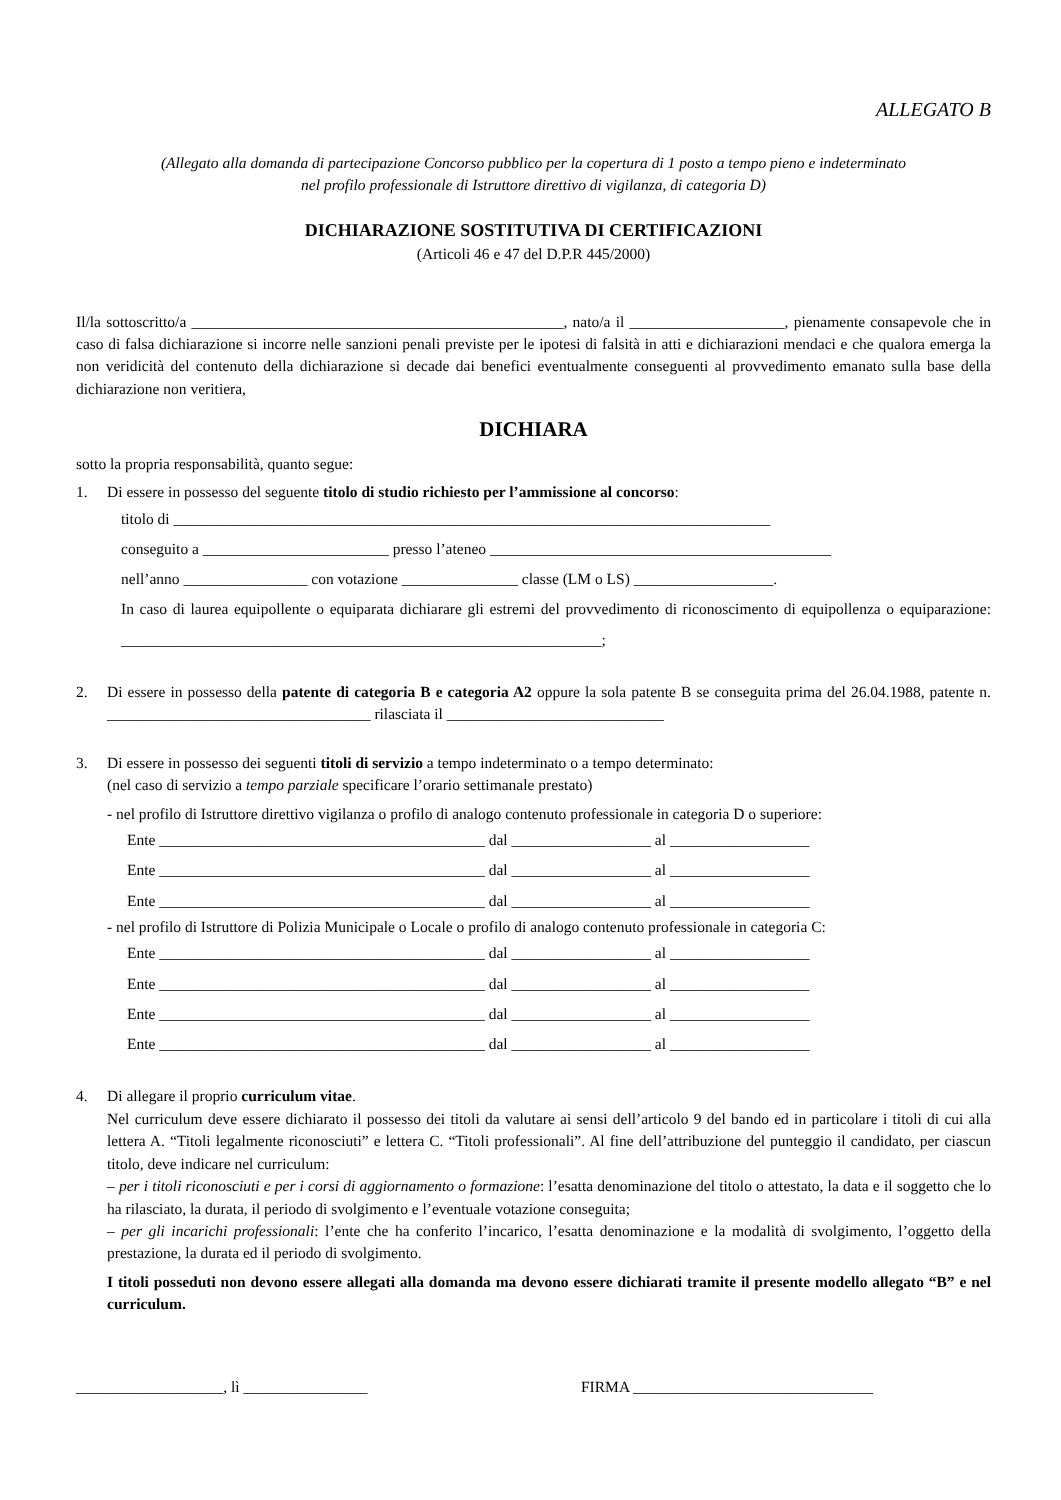ALLEGATO B
(Allegato alla domanda di partecipazione Concorso pubblico per la copertura di 1 posto a tempo pieno e indeterminato
nel profilo professionale di Istruttore direttivo di vigilanza, di categoria D)
DICHIARAZIONE SOSTITUTIVA DI CERTIFICAZIONI
(Articoli 46 e 47 del D.P.R 445/2000)
Il/la sottoscritto/a ________________________________________________, nato/a il ____________________, pienamente consapevole che in caso di falsa dichiarazione si incorre nelle sanzioni penali previste per le ipotesi di falsità in atti e dichiarazioni mendaci e che qualora emerga la non veridicità del contenuto della dichiarazione si decade dai benefici eventualmente conseguenti al provvedimento emanato sulla base della dichiarazione non veritiera,
DICHIARA
sotto la propria responsabilità, quanto segue:
1. Di essere in possesso del seguente titolo di studio richiesto per l’ammissione al concorso:
titolo di _____________________________________________________________________________
conseguito a ________________________ presso l’ateneo ____________________________________________
nell’anno ________________ con votazione _______________ classe (LM o LS) __________________.
In caso di laurea equipollente o equiparata dichiarare gli estremi del provvedimento di riconoscimento di equipollenza o equiparazione: ______________________________________________________________;
2. Di essere in possesso della patente di categoria B e categoria A2 oppure la sola patente B se conseguita prima del 26.04.1988, patente n. __________________________________ rilasciata il ____________________________
3. Di essere in possesso dei seguenti titoli di servizio a tempo indeterminato o a tempo determinato:
(nel caso di servizio a tempo parziale specificare l’orario settimanale prestato)
- nel profilo di Istruttore direttivo vigilanza o profilo di analogo contenuto professionale in categoria D o superiore:
Ente __________________________________________ dal __________________ al __________________
Ente __________________________________________ dal __________________ al __________________
Ente __________________________________________ dal __________________ al __________________
- nel profilo di Istruttore di Polizia Municipale o Locale o profilo di analogo contenuto professionale in categoria C:
Ente __________________________________________ dal __________________ al __________________
Ente __________________________________________ dal __________________ al __________________
Ente __________________________________________ dal __________________ al __________________
Ente __________________________________________ dal __________________ al __________________
4. Di allegare il proprio curriculum vitae.
Nel curriculum deve essere dichiarato il possesso dei titoli da valutare ai sensi dell’articolo 9 del bando ed in particolare i titoli di cui alla lettera A. “Titoli legalmente riconosciuti” e lettera C. “Titoli professionali”. Al fine dell’attribuzione del punteggio il candidato, per ciascun titolo, deve indicare nel curriculum:
– per i titoli riconosciuti e per i corsi di aggiornamento o formazione: l’esatta denominazione del titolo o attestato, la data e il soggetto che lo ha rilasciato, la durata, il periodo di svolgimento e l’eventuale votazione conseguita;
– per gli incarichi professionali: l’ente che ha conferito l’incarico, l’esatta denominazione e la modalità di svolgimento, l’oggetto della prestazione, la durata ed il periodo di svolgimento.
I titoli posseduti non devono essere allegati alla domanda ma devono essere dichiarati tramite il presente modello allegato “B” e nel curriculum.
___________________, lì ________________ FIRMA _______________________________